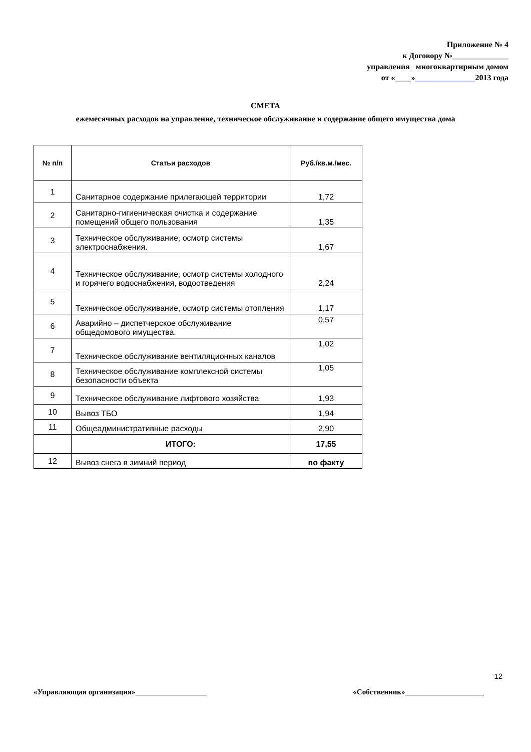Приложение № 4
к Договору №______________
управления многоквартирным домом
от «____»_______________2013 года
СМЕТА
ежемесячных расходов на управление, техническое обслуживание и содержание общего имущества дома
| № п/п | Статьи расходов | Руб./кв.м./мес. |
| --- | --- | --- |
| 1 | Санитарное содержание прилегающей территории | 1,72 |
| 2 | Санитарно-гигиеническая очистка и содержание помещений общего пользования | 1,35 |
| 3 | Техническое обслуживание, осмотр системы электроснабжения. | 1,67 |
| 4 | Техническое обслуживание, осмотр системы холодного и горячего водоснабжения, водоотведения | 2,24 |
| 5 | Техническое обслуживание, осмотр системы отопления | 1,17 |
| 6 | Аварийно – диспетчерское обслуживание общедомового имущества. | 0,57 |
| 7 | Техническое обслуживание вентиляционных каналов | 1,02 |
| 8 | Техническое обслуживание комплексной системы безопасности объекта | 1,05 |
| 9 | Техническое обслуживание лифтового хозяйства | 1,93 |
| 10 | Вывоз ТБО | 1,94 |
| 11 | Общеадминистративные расходы | 2,90 |
| | ИТОГО: | 17,55 |
| 12 | Вывоз снега в зимний период | по факту |
12
«Управляющая организация»___________________ «Собственник»_____________________